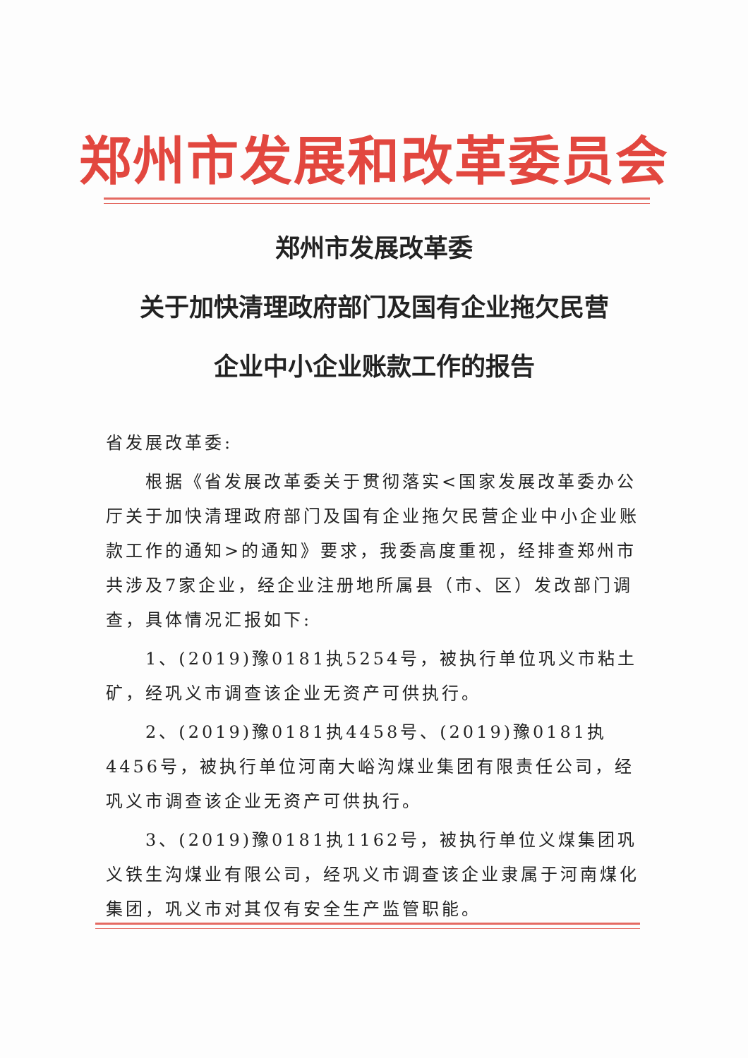郑州市发展和改革委员会
郑州市发展改革委
关于加快清理政府部门及国有企业拖欠民营
企业中小企业账款工作的报告
省发展改革委:
根据《省发展改革委关于贯彻落实<国家发展改革委办公厅关于加快清理政府部门及国有企业拖欠民营企业中小企业账款工作的通知>的通知》要求，我委高度重视，经排查郑州市共涉及7家企业，经企业注册地所属县（市、区）发改部门调查，具体情况汇报如下:
1、(2019)豫0181执5254号，被执行单位巩义市粘土矿，经巩义市调查该企业无资产可供执行。
2、(2019)豫0181执4458号、(2019)豫0181执4456号，被执行单位河南大峪沟煤业集团有限责任公司，经巩义市调查该企业无资产可供执行。
3、(2019)豫0181执1162号，被执行单位义煤集团巩义铁生沟煤业有限公司，经巩义市调查该企业隶属于河南煤化集团，巩义市对其仅有安全生产监管职能。